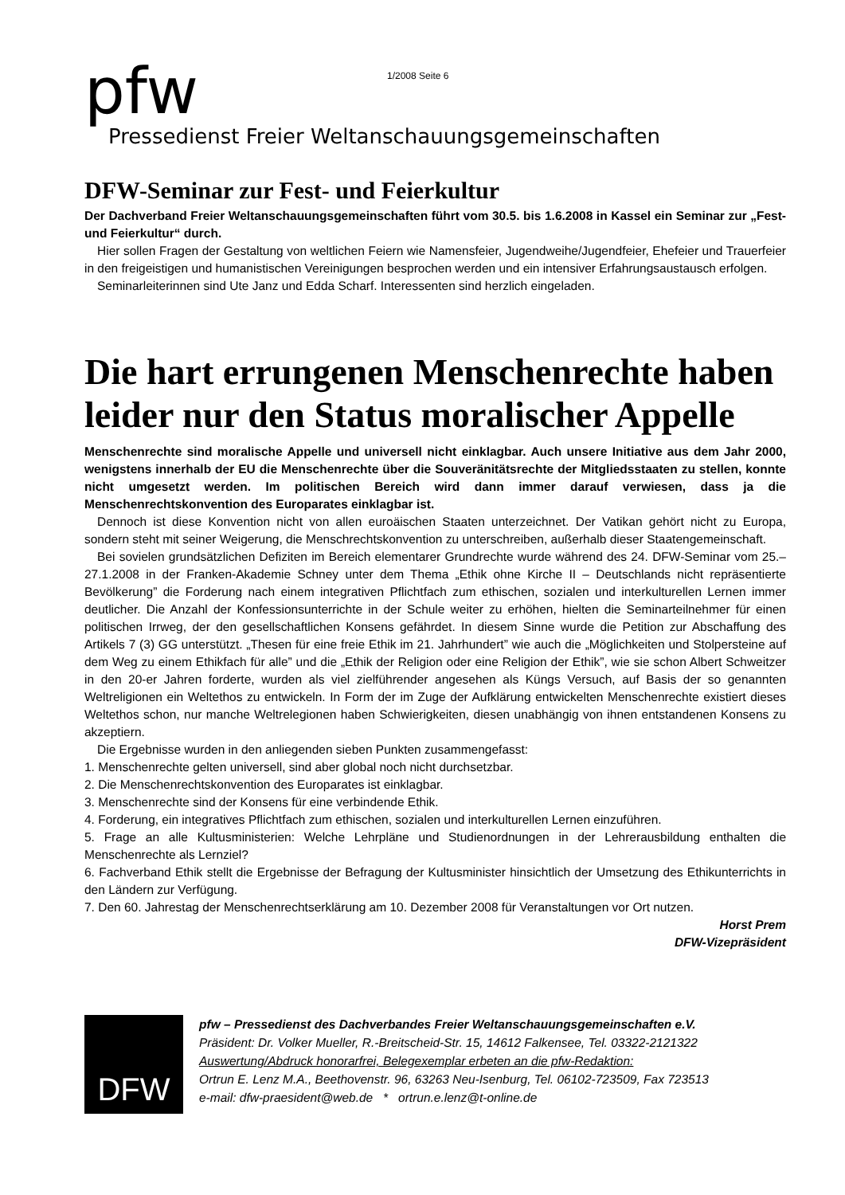pfw
1/2008 Seite 6
Pressedienst Freier Weltanschauungsgemeinschaften
DFW-Seminar zur Fest- und Feierkultur
Der Dachverband Freier Weltanschauungsgemeinschaften führt vom 30.5. bis 1.6.2008 in Kassel ein Seminar zur „Fest- und Feierkultur“ durch.
Hier sollen Fragen der Gestaltung von weltlichen Feiern wie Namensfeier, Jugendweihe/Jugendfeier, Ehefeier und Trauerfeier in den freigeistigen und humanistischen Vereinigungen besprochen werden und ein intensiver Erfahrungsaustausch erfolgen.
Seminarleiterinnen sind Ute Janz und Edda Scharf. Interessenten sind herzlich eingeladen.
Die hart errungenen Menschenrechte haben leider nur den Status moralischer Appelle
Menschenrechte sind moralische Appelle und universell nicht einklagbar. Auch unsere Initiative aus dem Jahr 2000, wenigstens innerhalb der EU die Menschenrechte über die Souveränitätsrechte der Mitgliedsstaaten zu stellen, konnte nicht umgesetzt werden. Im politischen Bereich wird dann immer darauf verwiesen, dass ja die Menschenrechtskonvention des Europarates einklagbar ist.
Dennoch ist diese Konvention nicht von allen euroäischen Staaten unterzeichnet. Der Vatikan gehört nicht zu Europa, sondern steht mit seiner Weigerung, die Menschrechtskonvention zu unterschreiben, außerhalb dieser Staatengemeinschaft.
Bei sovielen grundsätzlichen Defiziten im Bereich elementarer Grundrechte wurde während des 24. DFW-Seminar vom 25.–27.1.2008 in der Franken-Akademie Schney unter dem Thema „Ethik ohne Kirche II – Deutschlands nicht repräsentierte Bevölkerung” die Forderung nach einem integrativen Pflichtfach zum ethischen, sozialen und interkulturellen Lernen immer deutlicher. Die Anzahl der Konfessionsunterrichte in der Schule weiter zu erhöhen, hielten die Seminarteilnehmer für einen politischen Irrweg, der den gesellschaftlichen Konsens gefährdet. In diesem Sinne wurde die Petition zur Abschaffung des Artikels 7 (3) GG unterstützt. „Thesen für eine freie Ethik im 21. Jahrhundert” wie auch die „Möglichkeiten und Stolpersteine auf dem Weg zu einem Ethikfach für alle” und die „Ethik der Religion oder eine Religion der Ethik”, wie sie schon Albert Schweitzer in den 20-er Jahren forderte, wurden als viel zielführender angesehen als Küngs Versuch, auf Basis der so genannten Weltreligionen ein Weltethos zu entwickeln. In Form der im Zuge der Aufklärung entwickelten Menschenrechte existiert dieses Weltethos schon, nur manche Weltrelegionen haben Schwierigkeiten, diesen unabhängig von ihnen entstandenen Konsens zu akzeptiern.
Die Ergebnisse wurden in den anliegenden sieben Punkten zusammengefasst:
1. Menschenrechte gelten universell, sind aber global noch nicht durchsetzbar.
2. Die Menschenrechtskonvention des Europarates ist einklagbar.
3. Menschenrechte sind der Konsens für eine verbindende Ethik.
4. Forderung, ein integratives Pflichtfach zum ethischen, sozialen und interkulturellen Lernen einzuführen.
5. Frage an alle Kultusministerien: Welche Lehrpläne und Studienordnungen in der Lehrerausbildung enthalten die Menschenrechte als Lernziel?
6. Fachverband Ethik stellt die Ergebnisse der Befragung der Kultusminister hinsichtlich der Umsetzung des Ethikunterrichts in den Ländern zur Verfügung.
7. Den 60. Jahrestag der Menschenrechtserklärung am 10. Dezember 2008 für Veranstaltungen vor Ort nutzen.
Horst Prem
DFW-Vizepräsident
DFW
pfw – Pressedienst des Dachverbandes Freier Weltanschauungsgemeinschaften e.V.
Präsident: Dr. Volker Mueller, R.-Breitscheid-Str. 15, 14612 Falkensee, Tel. 03322-2121322
Auswertung/Abdruck honorarfrei, Belegexemplar erbeten an die pfw-Redaktion:
Ortrun E. Lenz M.A., Beethovenstr. 96, 63263 Neu-Isenburg, Tel. 06102-723509, Fax 723513
e-mail: dfw-praesident@web.de * ortrun.e.lenz@t-online.de